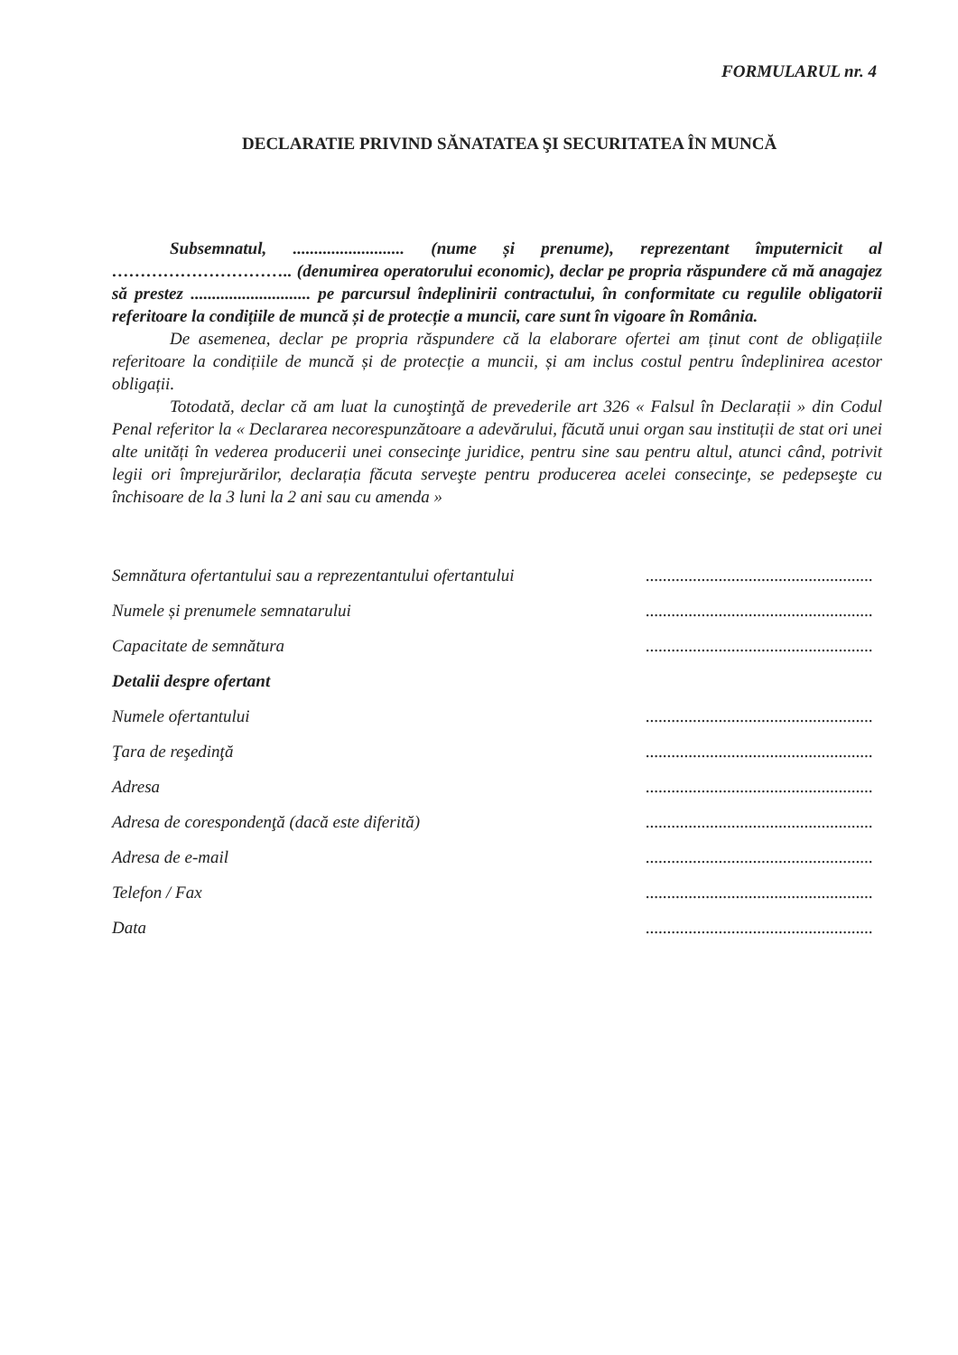FORMULARUL nr. 4
DECLARATIE PRIVIND SĂNATATEA ŞI SECURITATEA ÎN MUNCĂ
Subsemnatul, .......................... (nume și prenume), reprezentant împuternicit al ………………………….. (denumirea operatorului economic), declar pe propria răspundere că mă anagajez să prestez ............................ pe parcursul îndeplinirii contractului, în conformitate cu regulile obligatorii referitoare la condițiile de muncă și de protecție a muncii, care sunt în vigoare în România.
De asemenea, declar pe propria răspundere că la elaborare ofertei am ținut cont de obligațiile referitoare la condițiile de muncă și de protecție a muncii, și am inclus costul pentru îndeplinirea acestor obligații.
Totodată, declar că am luat la cunoştinţă de prevederile art 326 « Falsul în Declarații » din Codul Penal referitor la « Declararea necorespunzătoare a adevărului, făcută unui organ sau instituții de stat ori unei alte unități în vederea producerii unei consecinţe juridice, pentru sine sau pentru altul, atunci când, potrivit legii ori împrejurărilor, declarația făcuta serveşte pentru producerea acelei consecinţe, se pedepseşte cu închisoare de la 3 luni la 2 ani sau cu amenda »
| Semnătura ofertantului sau a reprezentantului ofertantului | ..................................................... |
| Numele și prenumele semnatarului | ..................................................... |
| Capacitate de semnătura | ..................................................... |
| Detalii despre ofertant | |
| Numele ofertantului | ..................................................... |
| Ţara de reşedinţă | ..................................................... |
| Adresa | ..................................................... |
| Adresa de corespondenţă (dacă este diferită) | ..................................................... |
| Adresa de e-mail | ..................................................... |
| Telefon / Fax | ..................................................... |
| Data | ..................................................... |